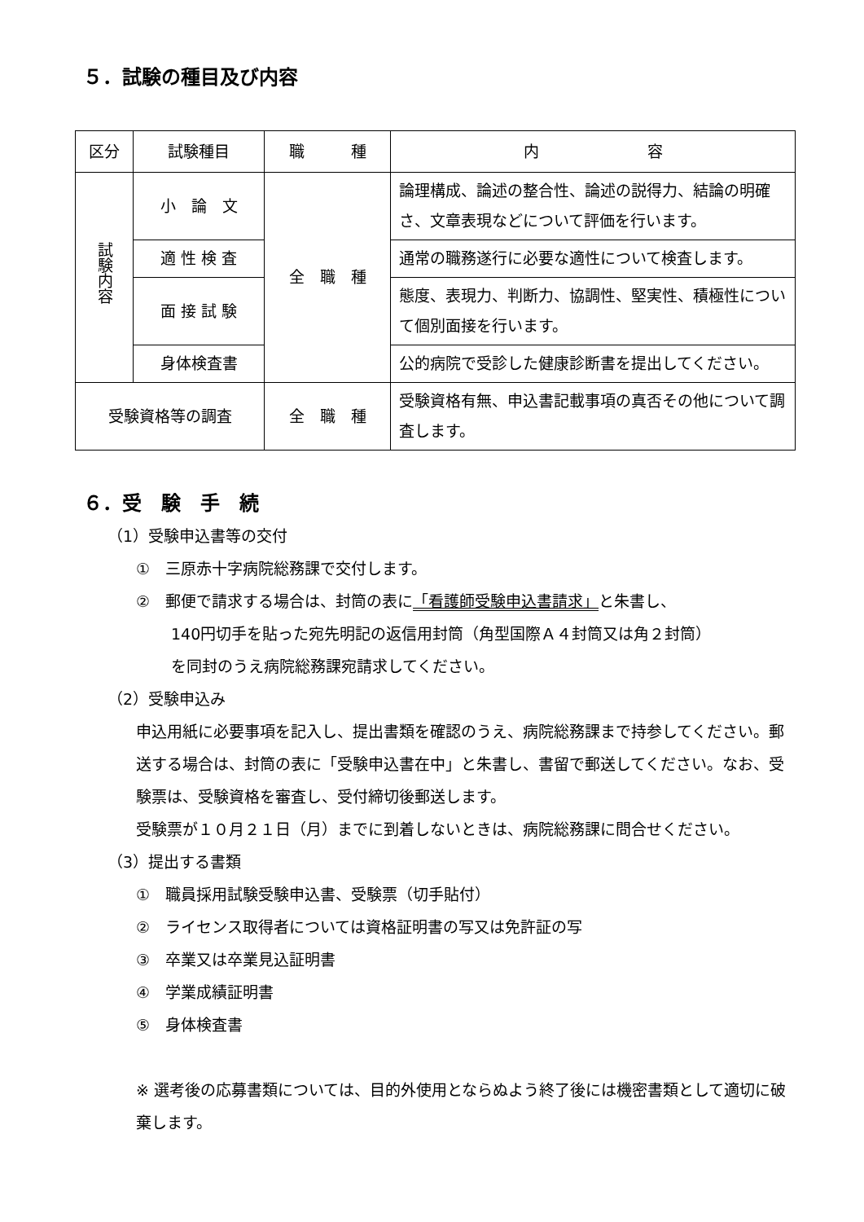５．試験の種目及び内容
| 区分 | 試験種目 | 職 種 | 内 容 |
| --- | --- | --- | --- |
| 試験内容 | 小 論 文 | 全 職 種 | 論理構成、論述の整合性、論述の説得力、結論の明確さ、文章表現などについて評価を行います。 |
| | 適 性 検 査 | | 通常の職務遂行に必要な適性について検査します。 |
| | 面 接 試 験 | | 態度、表現力、判断力、協調性、堅実性、積極性について個別面接を行います。 |
| | 身体検査書 | | 公的病院で受診した健康診断書を提出してください。 |
| 受験資格等の調査 | | 全 職 種 | 受験資格有無、申込書記載事項の真否その他について調査します。 |
６．受　験　手　続
（1）受験申込書等の交付
①　三原赤十字病院総務課で交付します。
②　郵便で請求する場合は、封筒の表に「看護師受験申込書請求」と朱書し、
140円切手を貼った宛先明記の返信用封筒（角型国際Ａ４封筒又は角２封筒）
を同封のうえ病院総務課宛請求してください。
（2）受験申込み
申込用紙に必要事項を記入し、提出書類を確認のうえ、病院総務課まで持参してください。郵送する場合は、封筒の表に「受験申込書在中」と朱書し、書留で郵送してください。なお、受験票は、受験資格を審査し、受付締切後郵送します。
受験票が１０月２１日（月）までに到着しないときは、病院総務課に問合せください。
（3）提出する書類
①　職員採用試験受験申込書、受験票（切手貼付）
②　ライセンス取得者については資格証明書の写又は免許証の写
③　卒業又は卒業見込証明書
④　学業成績証明書
⑤　身体検査書
※ 選考後の応募書類については、目的外使用とならぬよう終了後には機密書類として適切に破棄します。